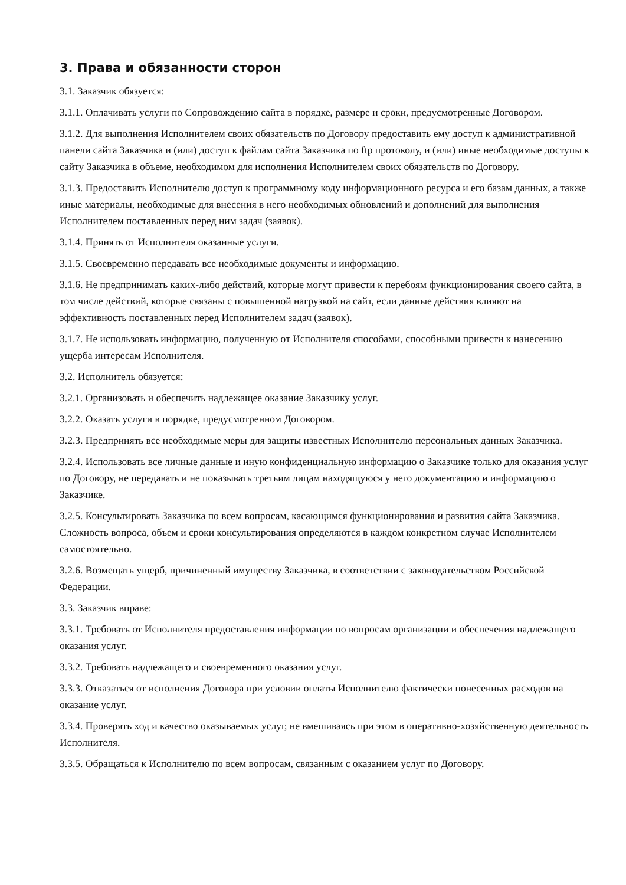3. Права и обязанности сторон
3.1. Заказчик обязуется:
3.1.1. Оплачивать услуги по Сопровождению сайта в порядке, размере и сроки, предусмотренные Договором.
3.1.2. Для выполнения Исполнителем своих обязательств по Договору предоставить ему доступ к административной панели сайта Заказчика и (или) доступ к файлам сайта Заказчика по ftp протоколу, и (или) иные необходимые доступы к сайту Заказчика в объеме, необходимом для исполнения Исполнителем своих обязательств по Договору.
3.1.3. Предоставить Исполнителю доступ к программному коду информационного ресурса и его базам данных, а также иные материалы, необходимые для внесения в него необходимых обновлений и дополнений для выполнения Исполнителем поставленных перед ним задач (заявок).
3.1.4. Принять от Исполнителя оказанные услуги.
3.1.5. Своевременно передавать все необходимые документы и информацию.
3.1.6. Не предпринимать каких-либо действий, которые могут привести к перебоям функционирования своего сайта, в том числе действий, которые связаны с повышенной нагрузкой на сайт, если данные действия влияют на эффективность поставленных перед Исполнителем задач (заявок).
3.1.7. Не использовать информацию, полученную от Исполнителя способами, способными привести к нанесению ущерба интересам Исполнителя.
3.2. Исполнитель обязуется:
3.2.1. Организовать и обеспечить надлежащее оказание Заказчику услуг.
3.2.2. Оказать услуги в порядке, предусмотренном Договором.
3.2.3. Предпринять все необходимые меры для защиты известных Исполнителю персональных данных Заказчика.
3.2.4. Использовать все личные данные и иную конфиденциальную информацию о Заказчике только для оказания услуг по Договору, не передавать и не показывать третьим лицам находящуюся у него документацию и информацию о Заказчике.
3.2.5. Консультировать Заказчика по всем вопросам, касающимся функционирования и развития сайта Заказчика. Сложность вопроса, объем и сроки консультирования определяются в каждом конкретном случае Исполнителем самостоятельно.
3.2.6. Возмещать ущерб, причиненный имуществу Заказчика, в соответствии с законодательством Российской Федерации.
3.3. Заказчик вправе:
3.3.1. Требовать от Исполнителя предоставления информации по вопросам организации и обеспечения надлежащего оказания услуг.
3.3.2. Требовать надлежащего и своевременного оказания услуг.
3.3.3. Отказаться от исполнения Договора при условии оплаты Исполнителю фактически понесенных расходов на оказание услуг.
3.3.4. Проверять ход и качество оказываемых услуг, не вмешиваясь при этом в оперативно-хозяйственную деятельность Исполнителя.
3.3.5. Обращаться к Исполнителю по всем вопросам, связанным с оказанием услуг по Договору.